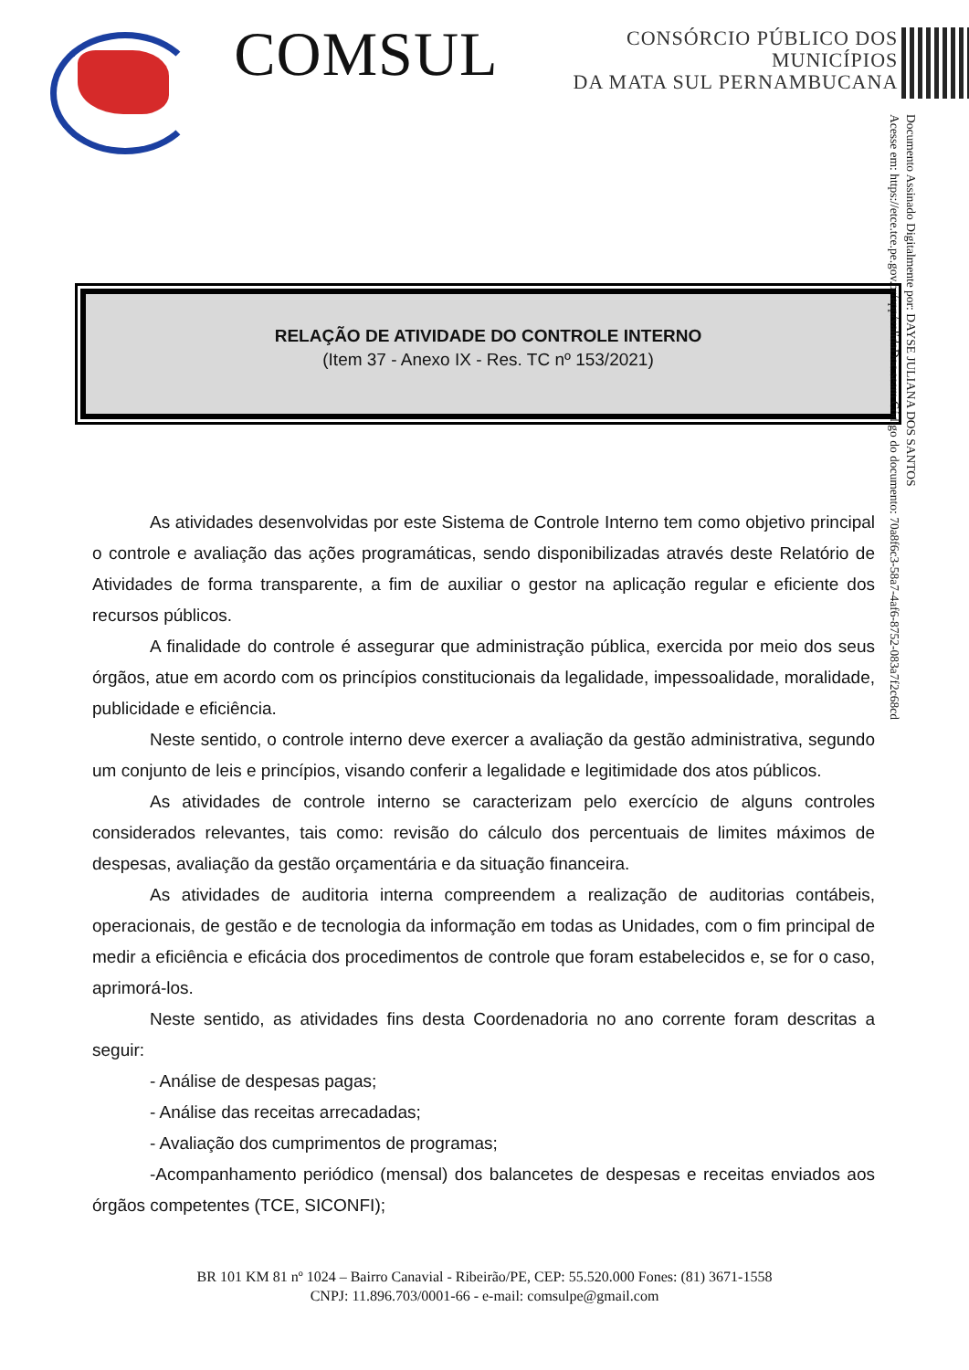COMSUL
CONSÓRCIO PÚBLICO DOS MUNICÍPIOS
DA MATA SUL PERNAMBUCANA
Documento Assinado Digitalmente por: DAYSE JULIANA DOS SANTOS
Acesse em: https://etce.tce.pe.gov.br/epp/validaDoc.seam Código do documento: 70a8f6c3-58a7-4af6-8752-083a7f2c68cd
RELAÇÃO DE ATIVIDADE DO CONTROLE INTERNO
(Item 37 - Anexo IX - Res. TC nº 153/2021)
As atividades desenvolvidas por este Sistema de Controle Interno tem como objetivo principal o controle e avaliação das ações programáticas, sendo disponibilizadas através deste Relatório de Atividades de forma transparente, a fim de auxiliar o gestor na aplicação regular e eficiente dos recursos públicos.
A finalidade do controle é assegurar que administração pública, exercida por meio dos seus órgãos, atue em acordo com os princípios constitucionais da legalidade, impessoalidade, moralidade, publicidade e eficiência.
Neste sentido, o controle interno deve exercer a avaliação da gestão administrativa, segundo um conjunto de leis e princípios, visando conferir a legalidade e legitimidade dos atos públicos.
As atividades de controle interno se caracterizam pelo exercício de alguns controles considerados relevantes, tais como: revisão do cálculo dos percentuais de limites máximos de despesas, avaliação da gestão orçamentária e da situação financeira.
As atividades de auditoria interna compreendem a realização de auditorias contábeis, operacionais, de gestão e de tecnologia da informação em todas as Unidades, com o fim principal de medir a eficiência e eficácia dos procedimentos de controle que foram estabelecidos e, se for o caso, aprimorá-los.
Neste sentido, as atividades fins desta Coordenadoria no ano corrente foram descritas a seguir:
- Análise de despesas pagas;
- Análise das receitas arrecadadas;
- Avaliação dos cumprimentos de programas;
-Acompanhamento periódico (mensal) dos balancetes de despesas e receitas enviados aos órgãos competentes (TCE, SICONFI);
BR 101 KM 81 nº 1024 – Bairro Canavial - Ribeirão/PE, CEP: 55.520.000 Fones: (81) 3671-1558
CNPJ: 11.896.703/0001-66 - e-mail: comsulpe@gmail.com